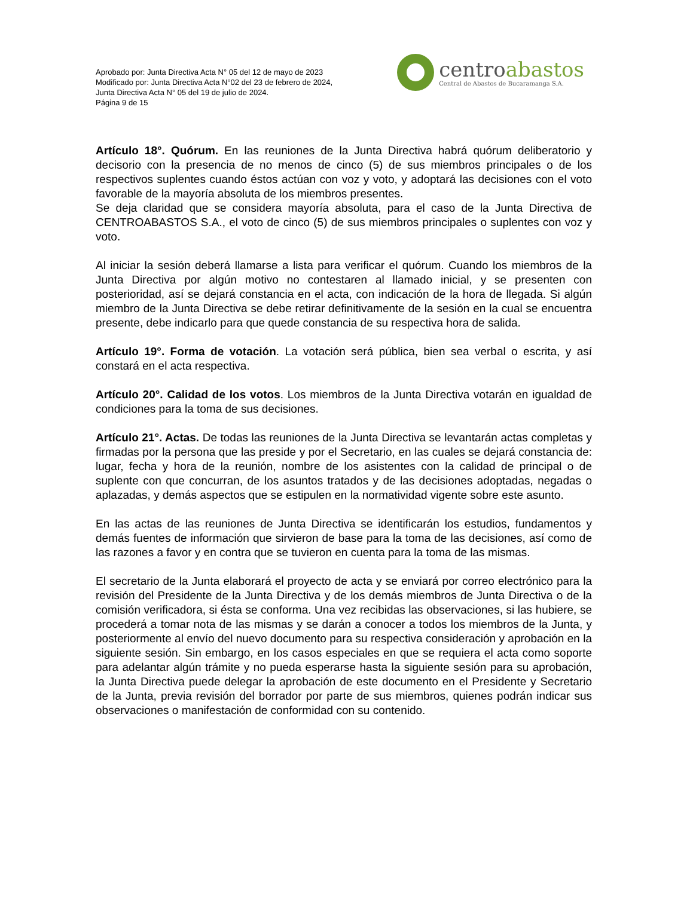Aprobado por: Junta Directiva Acta N° 05 del 12 de mayo de 2023
Modificado por: Junta Directiva Acta N°02 del 23 de febrero de 2024,
Junta Directiva Acta N° 05 del 19 de julio de 2024.
Página 9 de 15
centroabastos
Central de Abastos de Bucaramanga S.A.
Artículo 18°. Quórum. En las reuniones de la Junta Directiva habrá quórum deliberatorio y decisorio con la presencia de no menos de cinco (5) de sus miembros principales o de los respectivos suplentes cuando éstos actúan con voz y voto, y adoptará las decisiones con el voto favorable de la mayoría absoluta de los miembros presentes.
Se deja claridad que se considera mayoría absoluta, para el caso de la Junta Directiva de CENTROABASTOS S.A., el voto de cinco (5) de sus miembros principales o suplentes con voz y voto.
Al iniciar la sesión deberá llamarse a lista para verificar el quórum. Cuando los miembros de la Junta Directiva por algún motivo no contestaren al llamado inicial, y se presenten con posterioridad, así se dejará constancia en el acta, con indicación de la hora de llegada. Si algún miembro de la Junta Directiva se debe retirar definitivamente de la sesión en la cual se encuentra presente, debe indicarlo para que quede constancia de su respectiva hora de salida.
Artículo 19°. Forma de votación. La votación será pública, bien sea verbal o escrita, y así constará en el acta respectiva.
Artículo 20°. Calidad de los votos. Los miembros de la Junta Directiva votarán en igualdad de condiciones para la toma de sus decisiones.
Artículo 21°. Actas. De todas las reuniones de la Junta Directiva se levantarán actas completas y firmadas por la persona que las preside y por el Secretario, en las cuales se dejará constancia de: lugar, fecha y hora de la reunión, nombre de los asistentes con la calidad de principal o de suplente con que concurran, de los asuntos tratados y de las decisiones adoptadas, negadas o aplazadas, y demás aspectos que se estipulen en la normatividad vigente sobre este asunto.
En las actas de las reuniones de Junta Directiva se identificarán los estudios, fundamentos y demás fuentes de información que sirvieron de base para la toma de las decisiones, así como de las razones a favor y en contra que se tuvieron en cuenta para la toma de las mismas.
El secretario de la Junta elaborará el proyecto de acta y se enviará por correo electrónico para la revisión del Presidente de la Junta Directiva y de los demás miembros de Junta Directiva o de la comisión verificadora, si ésta se conforma. Una vez recibidas las observaciones, si las hubiere, se procederá a tomar nota de las mismas y se darán a conocer a todos los miembros de la Junta, y posteriormente al envío del nuevo documento para su respectiva consideración y aprobación en la siguiente sesión. Sin embargo, en los casos especiales en que se requiera el acta como soporte para adelantar algún trámite y no pueda esperarse hasta la siguiente sesión para su aprobación, la Junta Directiva puede delegar la aprobación de este documento en el Presidente y Secretario de la Junta, previa revisión del borrador por parte de sus miembros, quienes podrán indicar sus observaciones o manifestación de conformidad con su contenido.